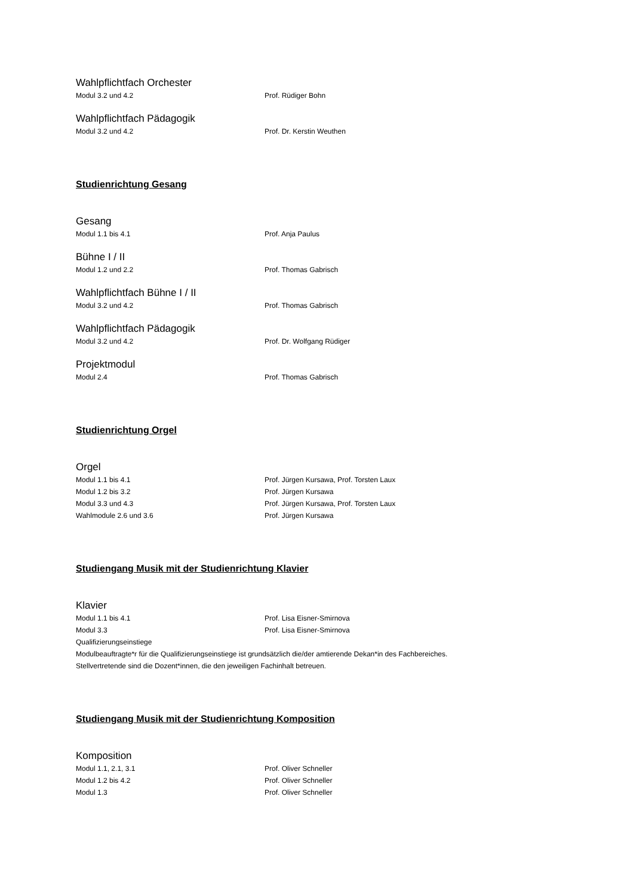Wahlpflichtfach Orchester
Modul 3.2 und 4.2 Prof. Rüdiger Bohn
Wahlpflichtfach Pädagogik
Modul 3.2 und 4.2 Prof. Dr. Kerstin Weuthen
Studienrichtung Gesang
Gesang
Modul 1.1 bis 4.1 Prof. Anja Paulus
Bühne I / II
Modul 1.2 und 2.2 Prof. Thomas Gabrisch
Wahlpflichtfach Bühne I / II
Modul 3.2 und 4.2 Prof. Thomas Gabrisch
Wahlpflichtfach Pädagogik
Modul 3.2 und 4.2 Prof. Dr. Wolfgang Rüdiger
Projektmodul
Modul 2.4 Prof. Thomas Gabrisch
Studienrichtung Orgel
Orgel
Modul 1.1 bis 4.1 Prof. Jürgen Kursawa, Prof. Torsten Laux
Modul 1.2 bis 3.2 Prof. Jürgen Kursawa
Modul 3.3 und 4.3 Prof. Jürgen Kursawa, Prof. Torsten Laux
Wahlmodule 2.6 und 3.6 Prof. Jürgen Kursawa
Studiengang Musik mit der Studienrichtung Klavier
Klavier
Modul 1.1 bis 4.1 Prof. Lisa Eisner-Smirnova
Modul 3.3 Prof. Lisa Eisner-Smirnova
Qualifizierungseinstiege
Modulbeauftragte*r für die Qualifizierungseinstiege ist grundsätzlich die/der amtierende Dekan*in des Fachbereiches.
Stellvertretende sind die Dozent*innen, die den jeweiligen Fachinhalt betreuen.
Studiengang Musik mit der Studienrichtung Komposition
Komposition
Modul 1.1, 2.1, 3.1 Prof. Oliver Schneller
Modul 1.2 bis 4.2 Prof. Oliver Schneller
Modul 1.3 Prof. Oliver Schneller